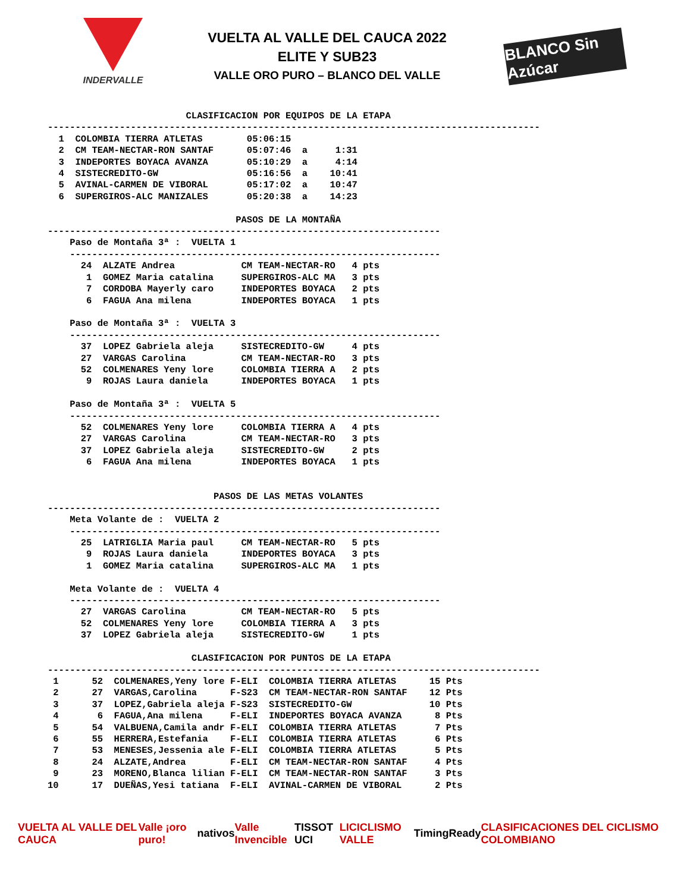INDERVALLE
VUELTA AL VALLE DEL CAUCA 2022
ELITE Y SUB23
VALLE ORO PURO – BLANCO DEL VALLE
BLANCO Sin Azúcar
                         CLASIFICACION POR EQUIPOS DE LA ETAPA
-----------------------------------------------------------------------------------------
  1  COLOMBIA TIERRA ATLETAS        05:06:15
  2  CM TEAM-NECTAR-RON SANTAF      05:07:46  a     1:31
  3  INDEPORTES BOYACA AVANZA       05:10:29  a     4:14
  4  SISTECREDITO-GW                05:16:56  a    10:41
  5  AVINAL-CARMEN DE VIBORAL       05:17:02  a    10:47
  6  SUPERGIROS-ALC MANIZALES       05:20:38  a    14:23

                                  PASOS DE LA MONTAÑA
-----------------------------------------------------------------------
    Paso de Montaña 3ª :  VUELTA 1
    -------------------------------------------------------------------
      24  ALZATE Andrea            CM TEAM-NECTAR-RO   4 pts
       1  GOMEZ Maria catalina     SUPERGIROS-ALC MA   3 pts
       7  CORDOBA Mayerly caro     INDEPORTES BOYACA   2 pts
       6  FAGUA Ana milena         INDEPORTES BOYACA   1 pts

    Paso de Montaña 3ª :  VUELTA 3
    -------------------------------------------------------------------
      37  LOPEZ Gabriela aleja     SISTECREDITO-GW     4 pts
      27  VARGAS Carolina          CM TEAM-NECTAR-RO   3 pts
      52  COLMENARES Yeny lore     COLOMBIA TIERRA A   2 pts
       9  ROJAS Laura daniela      INDEPORTES BOYACA   1 pts

    Paso de Montaña 3ª :  VUELTA 5
    -------------------------------------------------------------------
      52  COLMENARES Yeny lore     COLOMBIA TIERRA A   4 pts
      27  VARGAS Carolina          CM TEAM-NECTAR-RO   3 pts
      37  LOPEZ Gabriela aleja     SISTECREDITO-GW     2 pts
       6  FAGUA Ana milena         INDEPORTES BOYACA   1 pts


                              PASOS DE LAS METAS VOLANTES
-----------------------------------------------------------------------
    Meta Volante de :  VUELTA 2
    -------------------------------------------------------------------
      25  LATRIGLIA Maria paul     CM TEAM-NECTAR-RO   5 pts
       9  ROJAS Laura daniela      INDEPORTES BOYACA   3 pts
       1  GOMEZ Maria catalina     SUPERGIROS-ALC MA   1 pts

    Meta Volante de :  VUELTA 4
    -------------------------------------------------------------------
      27  VARGAS Carolina          CM TEAM-NECTAR-RO   5 pts
      52  COLMENARES Yeny lore     COLOMBIA TIERRA A   3 pts
      37  LOPEZ Gabriela aleja     SISTECREDITO-GW     1 pts

                          CLASIFICACION POR PUNTOS DE LA ETAPA
-----------------------------------------------------------------------------------------
 1      52  COLMENARES,Yeny lore F-ELI  COLOMBIA TIERRA ATLETAS      15 Pts
 2      27  VARGAS,Carolina      F-S23  CM TEAM-NECTAR-RON SANTAF    12 Pts
 3      37  LOPEZ,Gabriela aleja F-S23  SISTECREDITO-GW              10 Pts
 4       6  FAGUA,Ana milena     F-ELI  INDEPORTES BOYACA AVANZA      8 Pts
 5      54  VALBUENA,Camila andr F-ELI  COLOMBIA TIERRA ATLETAS       7 Pts
 6      55  HERRERA,Estefania    F-ELI  COLOMBIA TIERRA ATLETAS       6 Pts
 7      53  MENESES,Jessenia ale F-ELI  COLOMBIA TIERRA ATLETAS       5 Pts
 8      24  ALZATE,Andrea        F-ELI  CM TEAM-NECTAR-RON SANTAF     4 Pts
 9      23  MORENO,Blanca lilian F-ELI  CM TEAM-NECTAR-RON SANTAF     3 Pts
10      17  DUEÑAS,Yesi tatiana  F-ELI  AVINAL-CARMEN DE VIBORAL      2 Pts
VUELTA AL VALLE DEL CAUCA Valle ¡oro puro! nativos Valle Invencible TISSOT UCI LICICLISMO VALLE TimingReady
CLASIFICACIONES DEL CICLISMO COLOMBIANO